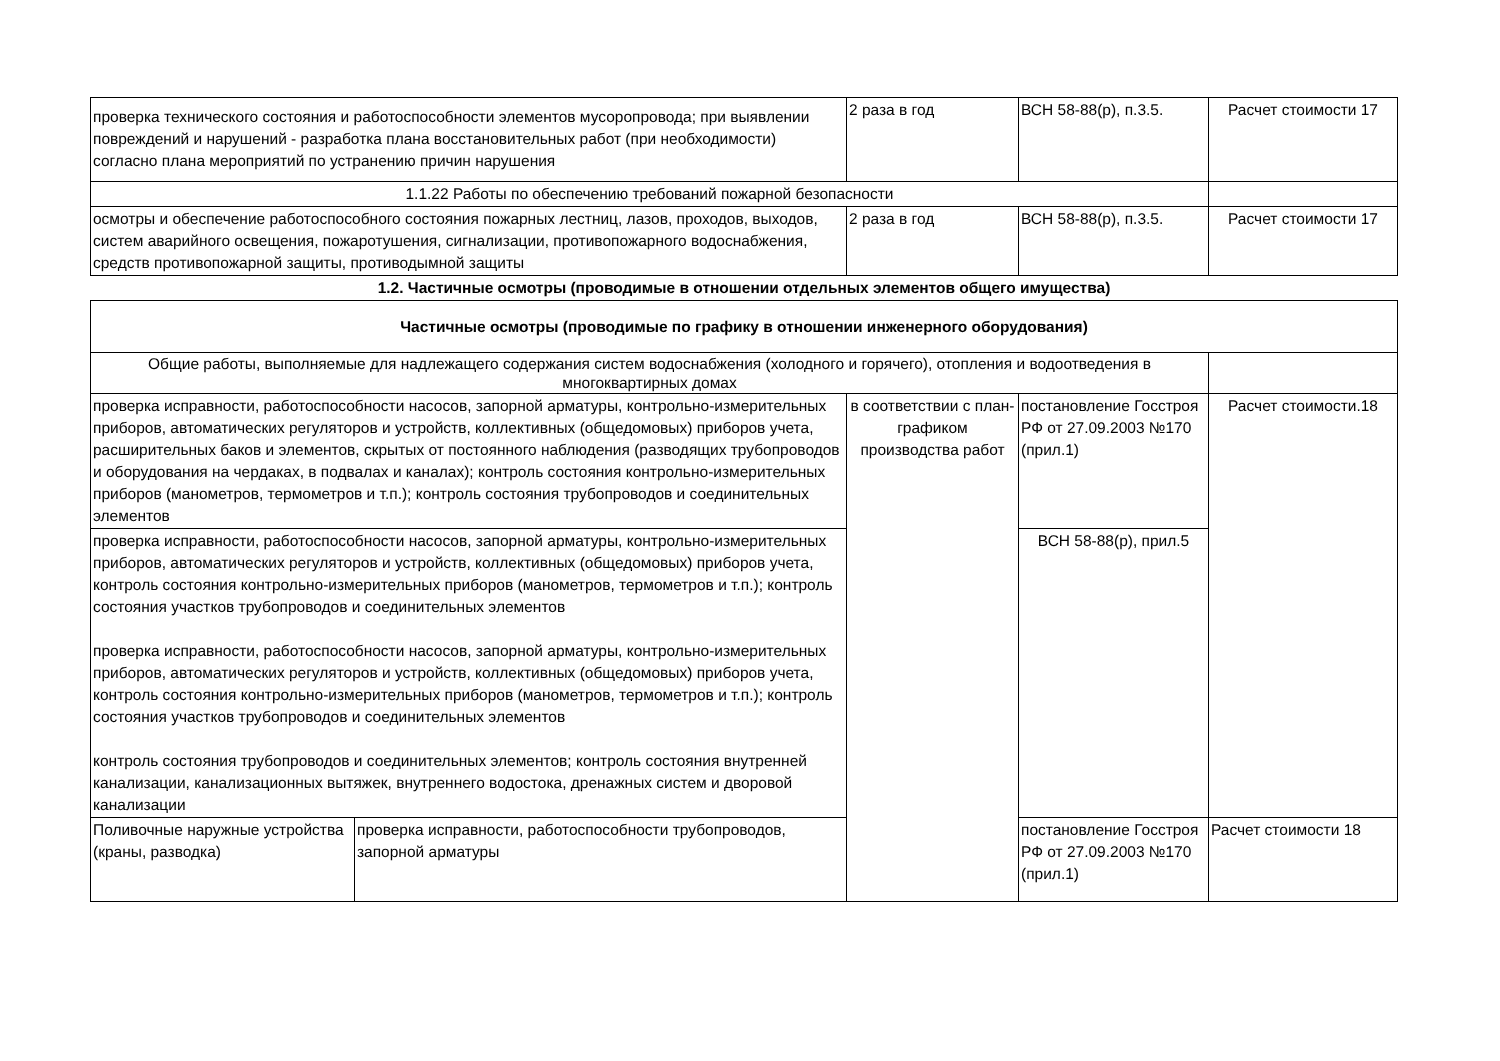| проверка технического состояния и работоспособности элементов мусоропровода; при выявлении повреждений и нарушений - разработка плана восстановительных работ (при необходимости) согласно плана мероприятий по устранению причин нарушения | | 2 раза в год | ВСН 58-88(р), п.3.5. | Расчет стоимости 17 |
| 1.1.22 Работы по обеспечению требований пожарной безопасности | | | | |
| осмотры и обеспечение работоспособного состояния пожарных лестниц, лазов, проходов, выходов, систем аварийного освещения, пожаротушения, сигнализации, противопожарного водоснабжения, средств противопожарной защиты, противодымной защиты | | 2 раза в год | ВСН 58-88(р), п.3.5. | Расчет стоимости 17 |
| 1.2. Частичные осмотры (проводимые в отношении отдельных элементов общего имущества) | | | | |
| Частичные осмотры (проводимые по графику в отношении инженерного оборудования) | | | | |
| Общие работы, выполняемые для надлежащего содержания систем водоснабжения (холодного и горячего), отопления и водоотведения в многоквартирных домах | | | | |
| проверка исправности, работоспособности насосов, запорной арматуры, контрольно-измерительных приборов, автоматических регуляторов и устройств, коллективных (общедомовых) приборов учета, расширительных баков и элементов, скрытых от постоянного наблюдения (разводящих трубопроводов и оборудования на чердаках, в подвалах и каналах); контроль состояния контрольно-измерительных приборов (манометров, термометров и т.п.); контроль состояния трубопроводов и соединительных элементов | | в соответствии с план-графиком производства работ | постановление Госстроя РФ от 27.09.2003 №170 (прил.1) | Расчет стоимости.18 |
| проверка исправности, работоспособности насосов, запорной арматуры, контрольно-измерительных приборов, автоматических регуляторов и устройств, коллективных (общедомовых) приборов учета, контроль состояния контрольно-измерительных приборов (манометров, термометров и т.п.); контроль состояния участков трубопроводов и соединительных элементов проверка исправности, работоспособности насосов, запорной арматуры, контрольно-измерительных приборов, автоматических регуляторов и устройств, коллективных (общедомовых) приборов учета, контроль состояния контрольно-измерительных приборов (манометров, термометров и т.п.); контроль состояния участков трубопроводов и соединительных элементов контроль состояния трубопроводов и соединительных элементов; контроль состояния внутренней канализации, канализационных вытяжек, внутреннего водостока, дренажных систем и дворовой канализации | | | ВСН 58-88(р), прил.5 | |
| Поливочные наружные устройства (краны, разводка) | проверка исправности, работоспособности трубопроводов, запорной арматуры | | постановление Госстроя РФ от 27.09.2003 №170 (прил.1) | Расчет стоимости 18 |